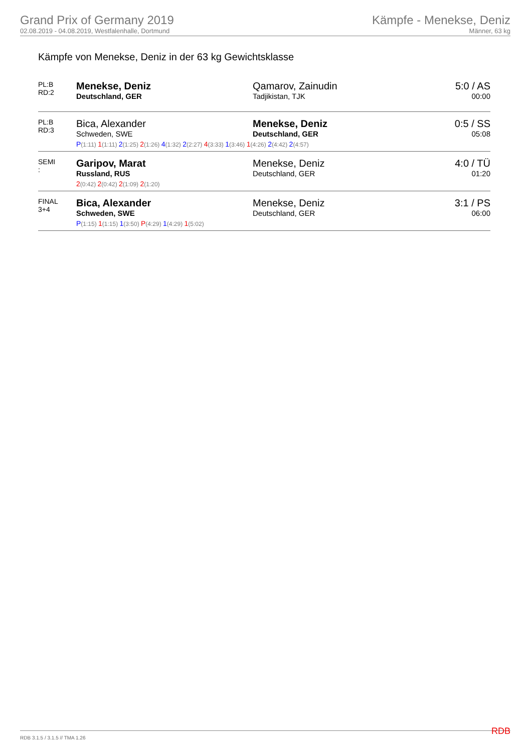Grand Prix of Germany 2019
02.08.2019 - 04.08.2019, Westfalenhalle, Dortmund
Kämpfe - Menekse, Deniz
Männer, 63 kg
Kämpfe von Menekse, Deniz in der 63 kg Gewichtsklasse
| PL:B RD:2 | Menekse, Deniz Deutschland, GER | Qamarov, Zainudin Tadjikistan, TJK | 5:0 / AS 00:00 |
| PL:B RD:3 | Bica, Alexander Schweden, SWE | Menekse, Deniz Deutschland, GER | 0:5 / SS 05:08 |
| | P (1:11) 1 (1:11) 2 (1:25) 2 (1:26) 4 (1:32) 2 (2:27) 4 (3:33) 1 (3:46) 1 (4:26) 2 (4:42) 2 (4:57) | | |
| SEMI : | Garipov, Marat Russland, RUS | Menekse, Deniz Deutschland, GER | 4:0 / TÜ 01:20 |
| | 2 (0:42) 2 (0:42) 2 (1:09) 2 (1:20) | | |
| FINAL 3+4 | Bica, Alexander Schweden, SWE | Menekse, Deniz Deutschland, GER | 3:1 / PS 06:00 |
| | P (1:15) 1 (1:15) 1 (3:50) P (4:29) 1 (4:29) 1 (5:02) | | |
RDB 3.1.5 / 3.1.5 // TMA 1.26 RDB